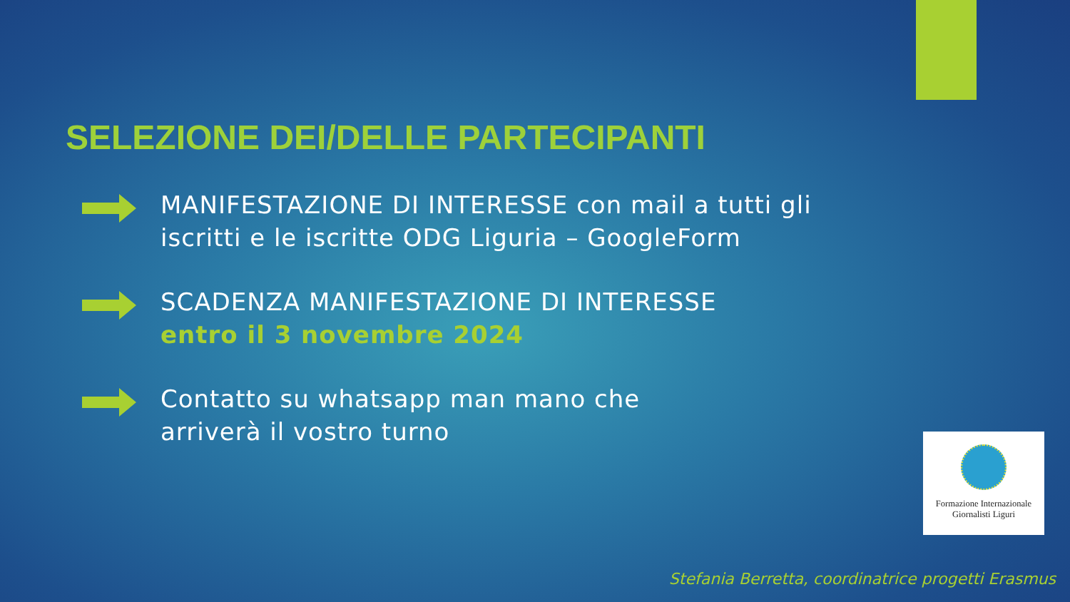SELEZIONE DEI/DELLE PARTECIPANTI
MANIFESTAZIONE DI INTERESSE con mail a tutti gli
iscritti e le iscritte ODG Liguria – GoogleForm
SCADENZA MANIFESTAZIONE DI INTERESSE
entro il 3 novembre 2024
Contatto su whatsapp man mano che
arriverà il vostro turno
Formazione Internazionale
Giornalisti Liguri
Stefania Berretta, coordinatrice progetti Erasmus